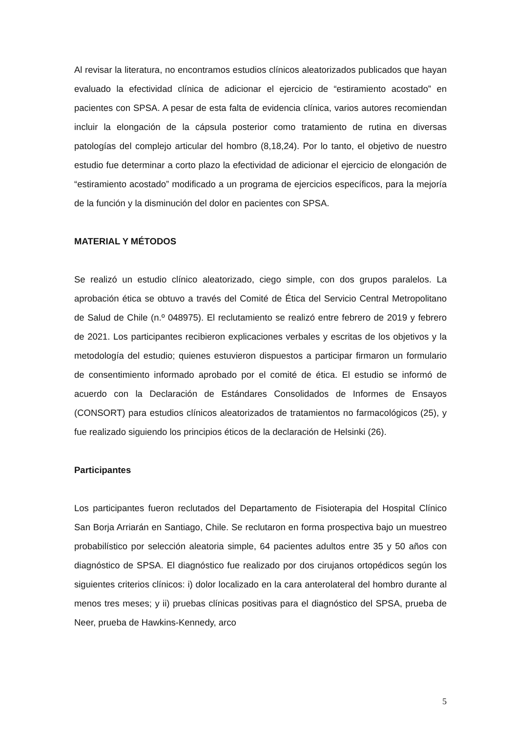Al revisar la literatura, no encontramos estudios clínicos aleatorizados publicados que hayan evaluado la efectividad clínica de adicionar el ejercicio de “estiramiento acostado” en pacientes con SPSA. A pesar de esta falta de evidencia clínica, varios autores recomiendan incluir la elongación de la cápsula posterior como tratamiento de rutina en diversas patologías del complejo articular del hombro (8,18,24). Por lo tanto, el objetivo de nuestro estudio fue determinar a corto plazo la efectividad de adicionar el ejercicio de elongación de “estiramiento acostado” modificado a un programa de ejercicios específicos, para la mejoría de la función y la disminución del dolor en pacientes con SPSA.
MATERIAL Y MÉTODOS
Se realizó un estudio clínico aleatorizado, ciego simple, con dos grupos paralelos. La aprobación ética se obtuvo a través del Comité de Ética del Servicio Central Metropolitano de Salud de Chile (n.º 048975). El reclutamiento se realizó entre febrero de 2019 y febrero de 2021. Los participantes recibieron explicaciones verbales y escritas de los objetivos y la metodología del estudio; quienes estuvieron dispuestos a participar firmaron un formulario de consentimiento informado aprobado por el comité de ética. El estudio se informó de acuerdo con la Declaración de Estándares Consolidados de Informes de Ensayos (CONSORT) para estudios clínicos aleatorizados de tratamientos no farmacológicos (25), y fue realizado siguiendo los principios éticos de la declaración de Helsinki (26).
Participantes
Los participantes fueron reclutados del Departamento de Fisioterapia del Hospital Clínico San Borja Arriarán en Santiago, Chile. Se reclutaron en forma prospectiva bajo un muestreo probabilístico por selección aleatoria simple, 64 pacientes adultos entre 35 y 50 años con diagnóstico de SPSA. El diagnóstico fue realizado por dos cirujanos ortopédicos según los siguientes criterios clínicos: i) dolor localizado en la cara anterolateral del hombro durante al menos tres meses; y ii) pruebas clínicas positivas para el diagnóstico del SPSA, prueba de Neer, prueba de Hawkins-Kennedy, arco
5